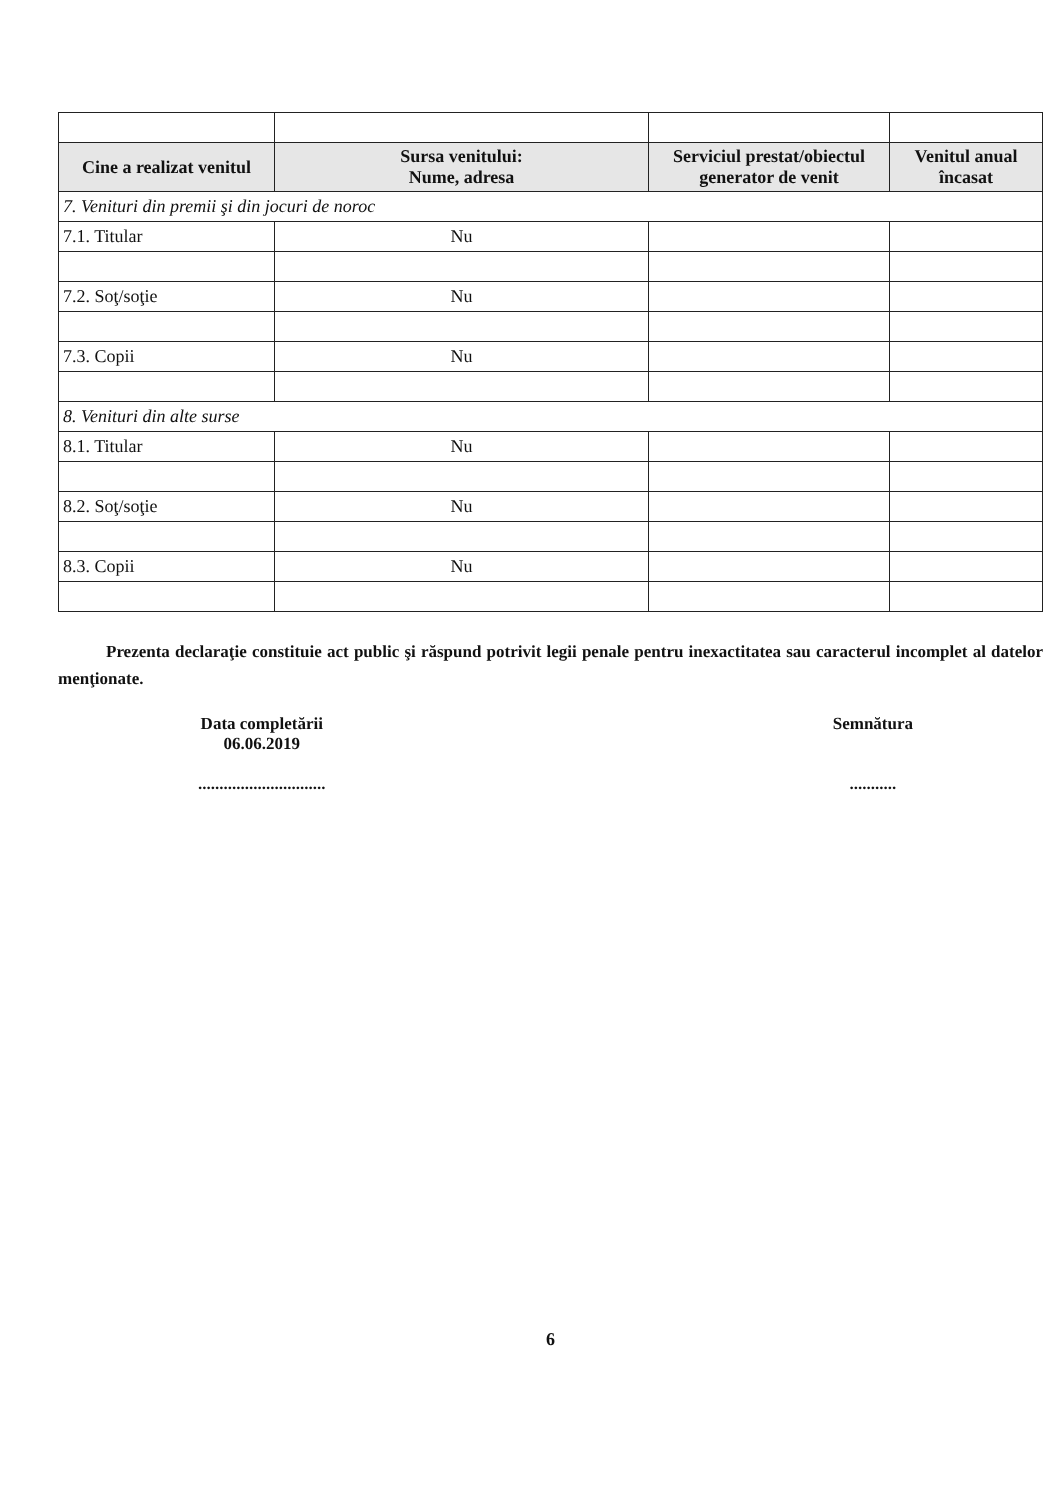| Cine a realizat venitul | Sursa venitului: Nume, adresa | Serviciul prestat/obiectul generator de venit | Venitul anual încasat |
| --- | --- | --- | --- |
| 7. Venituri din premii şi din jocuri de noroc | | | |
| 7.1. Titular | Nu | | |
| 7.2. Soţ/soţie | Nu | | |
| 7.3. Copii | Nu | | |
| 8. Venituri din alte surse | | | |
| 8.1. Titular | Nu | | |
| 8.2. Soţ/soţie | Nu | | |
| 8.3. Copii | Nu | | |
Prezenta declaraţie constituie act public şi răspund potrivit legii penale pentru inexactitatea sau caracterul incomplet al datelor menţionate.
Data completării
06.06.2019
..............................
Semnătura
...........
6